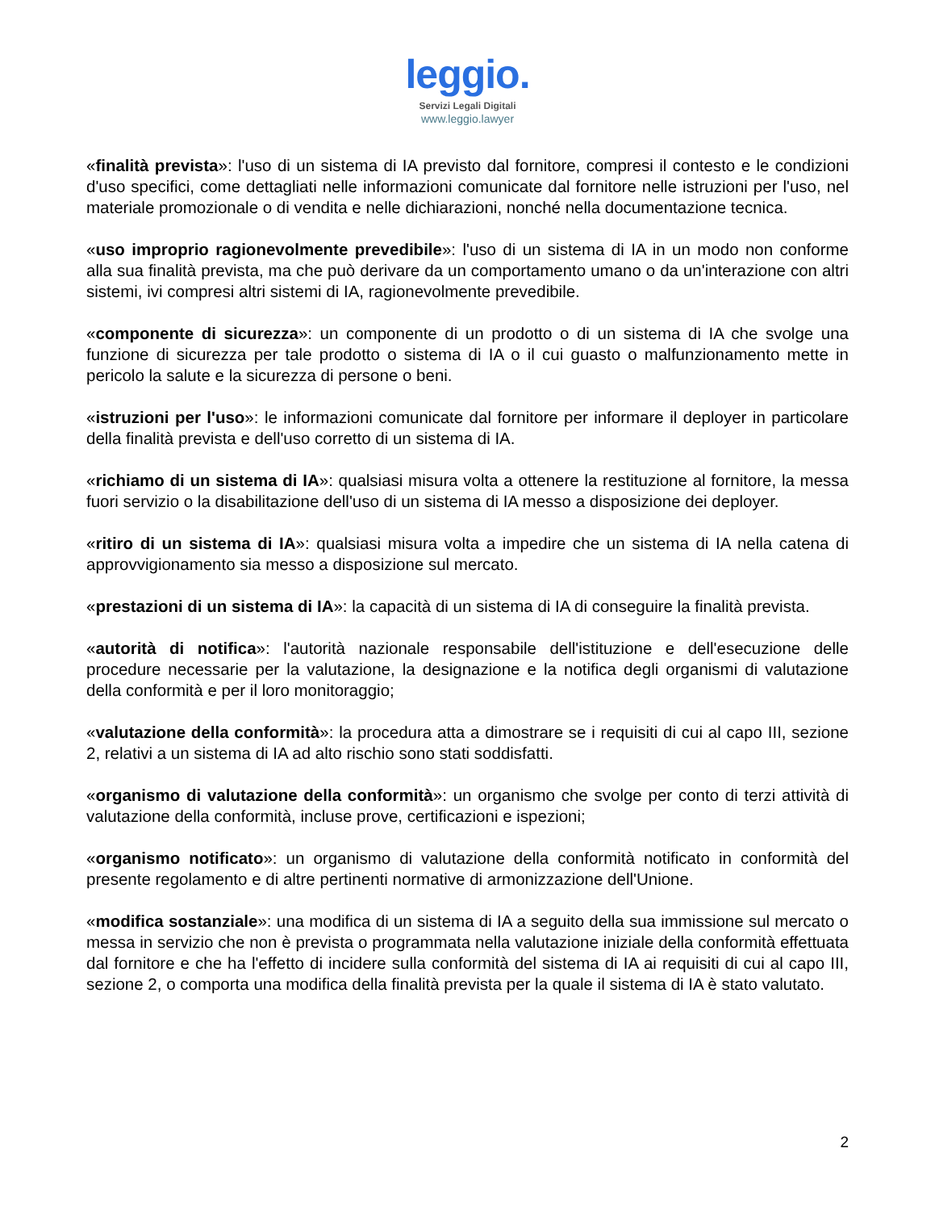leggio.
Servizi Legali Digitali
www.leggio.lawyer
«finalità prevista»: l'uso di un sistema di IA previsto dal fornitore, compresi il contesto e le condizioni d'uso specifici, come dettagliati nelle informazioni comunicate dal fornitore nelle istruzioni per l'uso, nel materiale promozionale o di vendita e nelle dichiarazioni, nonché nella documentazione tecnica.
«uso improprio ragionevolmente prevedibile»: l'uso di un sistema di IA in un modo non conforme alla sua finalità prevista, ma che può derivare da un comportamento umano o da un'interazione con altri sistemi, ivi compresi altri sistemi di IA, ragionevolmente prevedibile.
«componente di sicurezza»: un componente di un prodotto o di un sistema di IA che svolge una funzione di sicurezza per tale prodotto o sistema di IA o il cui guasto o malfunzionamento mette in pericolo la salute e la sicurezza di persone o beni.
«istruzioni per l'uso»: le informazioni comunicate dal fornitore per informare il deployer in particolare della finalità prevista e dell'uso corretto di un sistema di IA.
«richiamo di un sistema di IA»: qualsiasi misura volta a ottenere la restituzione al fornitore, la messa fuori servizio o la disabilitazione dell'uso di un sistema di IA messo a disposizione dei deployer.
«ritiro di un sistema di IA»: qualsiasi misura volta a impedire che un sistema di IA nella catena di approvvigionamento sia messo a disposizione sul mercato.
«prestazioni di un sistema di IA»: la capacità di un sistema di IA di conseguire la finalità prevista.
«autorità di notifica»: l'autorità nazionale responsabile dell'istituzione e dell'esecuzione delle procedure necessarie per la valutazione, la designazione e la notifica degli organismi di valutazione della conformità e per il loro monitoraggio;
«valutazione della conformità»: la procedura atta a dimostrare se i requisiti di cui al capo III, sezione 2, relativi a un sistema di IA ad alto rischio sono stati soddisfatti.
«organismo di valutazione della conformità»: un organismo che svolge per conto di terzi attività di valutazione della conformità, incluse prove, certificazioni e ispezioni;
«organismo notificato»: un organismo di valutazione della conformità notificato in conformità del presente regolamento e di altre pertinenti normative di armonizzazione dell'Unione.
«modifica sostanziale»: una modifica di un sistema di IA a seguito della sua immissione sul mercato o messa in servizio che non è prevista o programmata nella valutazione iniziale della conformità effettuata dal fornitore e che ha l'effetto di incidere sulla conformità del sistema di IA ai requisiti di cui al capo III, sezione 2, o comporta una modifica della finalità prevista per la quale il sistema di IA è stato valutato.
2